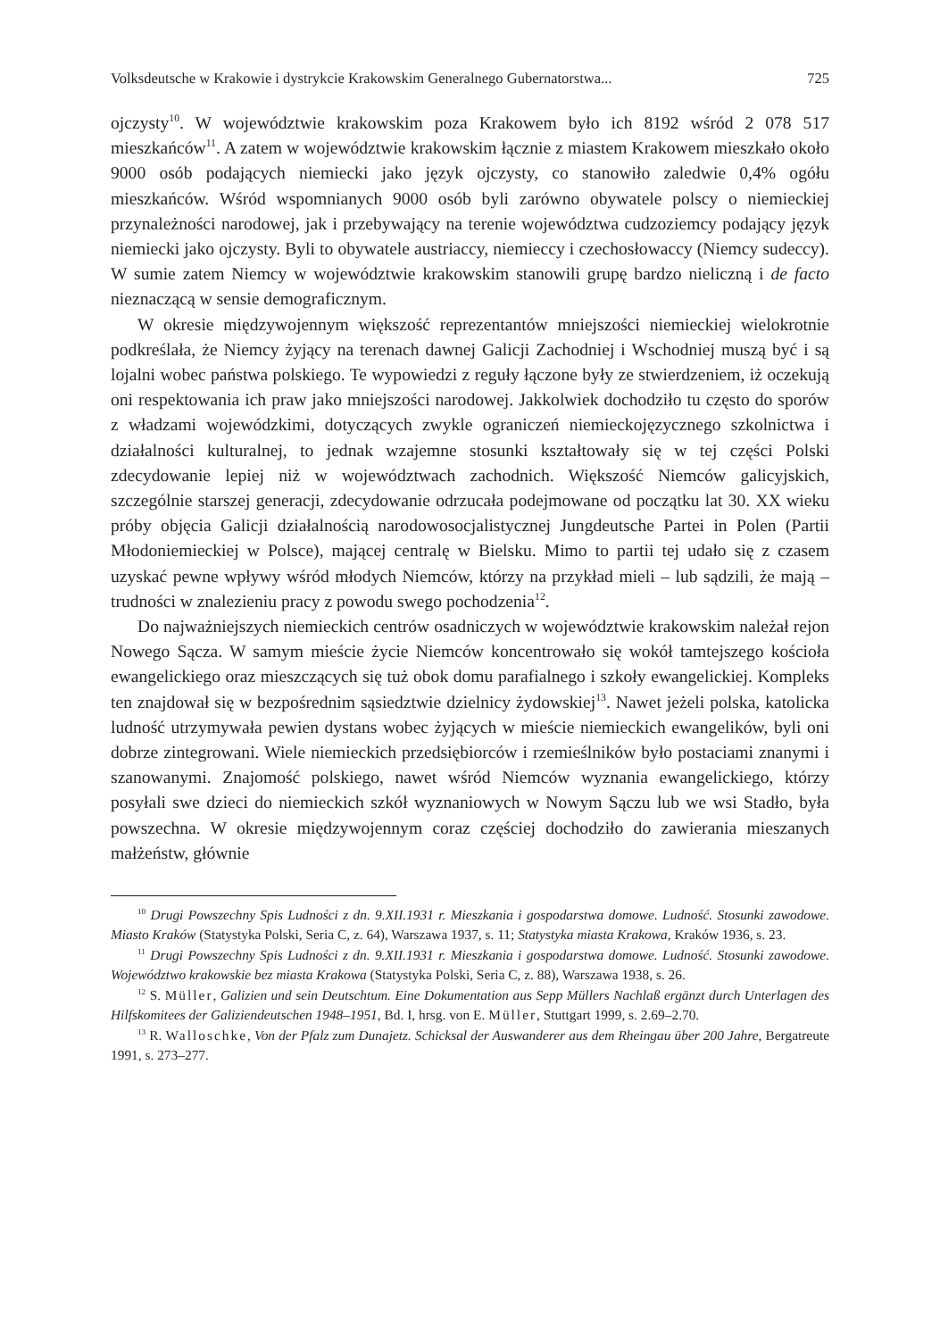Volksdeutsche w Krakowie i dystrykcie Krakowskim Generalnego Gubernatorstwa... 725
ojczysty<sup>10</sup>. W województwie krakowskim poza Krakowem było ich 8192 wśród 2 078 517 mieszkańców<sup>11</sup>. A zatem w województwie krakowskim łącznie z miastem Krakowem mieszkało około 9000 osób podających niemiecki jako język ojczysty, co stanowiło zaledwie 0,4% ogółu mieszkańców. Wśród wspomnianych 9000 osób byli zarówno obywatele polscy o niemieckiej przynależności narodowej, jak i przebywający na terenie województwa cudzoziemcy podający język niemiecki jako ojczysty. Byli to obywatele austriaccy, niemieccy i czechosłowaccy (Niemcy sudeccy). W sumie zatem Niemcy w województwie krakowskim stanowili grupę bardzo nieliczną i de facto nieznaczącą w sensie demograficznym.
W okresie międzywojennym większość reprezentantów mniejszości niemieckiej wielokrotnie podkreślała, że Niemcy żyjący na terenach dawnej Galicji Zachodniej i Wschodniej muszą być i są lojalni wobec państwa polskiego. Te wypowiedzi z reguły łączone były ze stwierdzeniem, iż oczekują oni respektowania ich praw jako mniejszości narodowej. Jakkolwiek dochodziło tu często do sporów z władzami wojewódzkimi, dotyczących zwykle ograniczeń niemieckojęzycznego szkolnictwa i działalności kulturalnej, to jednak wzajemne stosunki kształtowały się w tej części Polski zdecydowanie lepiej niż w województwach zachodnich. Większość Niemców galicyjskich, szczególnie starszej generacji, zdecydowanie odrzucała podejmowane od początku lat 30. XX wieku próby objęcia Galicji działalnością narodowosocjalistycznej Jungdeutsche Partei in Polen (Partii Młodoniemieckiej w Polsce), mającej centralę w Bielsku. Mimo to partii tej udało się z czasem uzyskać pewne wpływy wśród młodych Niemców, którzy na przykład mieli – lub sądzili, że mają – trudności w znalezieniu pracy z powodu swego pochodzenia<sup>12</sup>.
Do najważniejszych niemieckich centrów osadniczych w województwie krakowskim należał rejon Nowego Sącza. W samym mieście życie Niemców koncentrowało się wokół tamtejszego kościoła ewangelickiego oraz mieszczących się tuż obok domu parafialnego i szkoły ewangelickiej. Kompleks ten znajdował się w bezpośrednim sąsiedztwie dzielnicy żydowskiej<sup>13</sup>. Nawet jeżeli polska, katolicka ludność utrzymywała pewien dystans wobec żyjących w mieście niemieckich ewangelików, byli oni dobrze zintegrowani. Wiele niemieckich przedsiębiorców i rzemieślników było postaciami znanymi i szanowanymi. Znajomość polskiego, nawet wśród Niemców wyznania ewangelickiego, którzy posyłali swe dzieci do niemieckich szkół wyznaniowych w Nowym Sączu lub we wsi Stadło, była powszechna. W okresie międzywojennym coraz częściej dochodziło do zawierania mieszanych małżeństw, głównie
<sup>10</sup> Drugi Powszechny Spis Ludności z dn. 9.XII.1931 r. Mieszkania i gospodarstwa domowe. Ludność. Stosunki zawodowe. Miasto Kraków (Statystyka Polski, Seria C, z. 64), Warszawa 1937, s. 11; Statystyka miasta Krakowa, Kraków 1936, s. 23.
<sup>11</sup> Drugi Powszechny Spis Ludności z dn. 9.XII.1931 r. Mieszkania i gospodarstwa domowe. Ludność. Stosunki zawodowe. Województwo krakowskie bez miasta Krakowa (Statystyka Polski, Seria C, z. 88), Warszawa 1938, s. 26.
<sup>12</sup> S. Müller, Galizien und sein Deutschtum. Eine Dokumentation aus Sepp Müllers Nachlaß ergänzt durch Unterlagen des Hilfskomitees der Galiziendeutschen 1948–1951, Bd. I, hrsg. von E. Müller, Stuttgart 1999, s. 2.69–2.70.
<sup>13</sup> R. Walloschke, Von der Pfalz zum Dunajetz. Schicksal der Auswanderer aus dem Rheingau über 200 Jahre, Bergatreute 1991, s. 273–277.